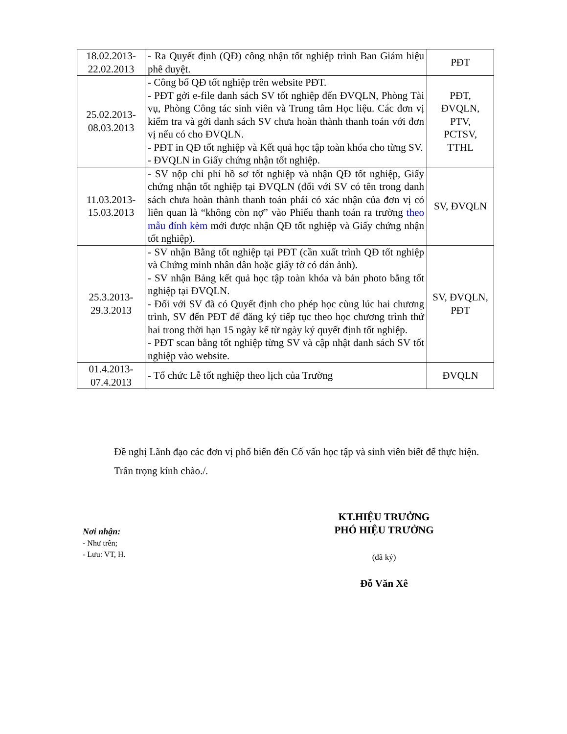| 18.02.2013- 22.02.2013 | - Ra Quyết định (QĐ) công nhận tốt nghiệp trình Ban Giám hiệu phê duyệt. | PĐT |
| 25.02.2013- 08.03.2013 | - Công bố QĐ tốt nghiệp trên website PĐT. - PĐT gởi e-file danh sách SV tốt nghiệp đến ĐVQLN, Phòng Tài vụ, Phòng Công tác sinh viên và Trung tâm Học liệu. Các đơn vị kiểm tra và gởi danh sách SV chưa hoàn thành thanh toán với đơn vị nếu có cho ĐVQLN. - PĐT in QĐ tốt nghiệp và Kết quả học tập toàn khóa cho từng SV. - ĐVQLN in Giấy chứng nhận tốt nghiệp. | PĐT, ĐVQLN, PTV, PCTSV, TTHL |
| 11.03.2013- 15.03.2013 | - SV nộp chi phí hồ sơ tốt nghiệp và nhận QĐ tốt nghiệp, Giấy chứng nhận tốt nghiệp tại ĐVQLN (đối với SV có tên trong danh sách chưa hoàn thành thanh toán phải có xác nhận của đơn vị có liên quan là “không còn nợ” vào Phiếu thanh toán ra trường theo mẫu đính kèm mới được nhận QĐ tốt nghiệp và Giấy chứng nhận tốt nghiệp). | SV, ĐVQLN |
| 25.3.2013- 29.3.2013 | - SV nhận Bằng tốt nghiệp tại PĐT (cần xuất trình QĐ tốt nghiệp và Chứng minh nhân dân hoặc giấy tờ có dán ảnh). - SV nhận Bảng kết quả học tập toàn khóa và bản photo bằng tốt nghiệp tại ĐVQLN. - Đối với SV đã có Quyết định cho phép học cùng lúc hai chương trình, SV đến PĐT để đăng ký tiếp tục theo học chương trình thứ hai trong thời hạn 15 ngày kể từ ngày ký quyết định tốt nghiệp. - PĐT scan bằng tốt nghiệp từng SV và cập nhật danh sách SV tốt nghiệp vào website. | SV, ĐVQLN, PĐT |
| 01.4.2013- 07.4.2013 | - Tổ chức Lễ tốt nghiệp theo lịch của Trường | ĐVQLN |
Đề nghị Lãnh đạo các đơn vị phổ biến đến Cố vấn học tập và sinh viên biết để thực hiện.
Trân trọng kính chào./.
Nơi nhận:
- Như trên;
- Lưu: VT, H.
KT.HIỆU TRƯỞNG
PHÓ HIỆU TRƯỞNG
(đã ký)
Đỗ Văn Xê